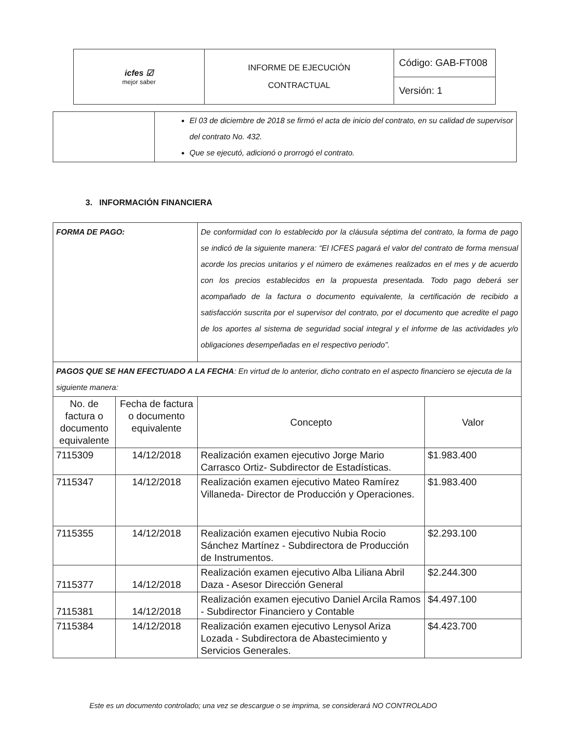| icfes ☑ mejor saber | INFORME DE EJECUCIÓN CONTRACTUAL | Código: GAB-FT008 |
| | | Versión: 1 |
| | El 03 de diciembre de 2018 se firmó el acta de inicio del contrato, en su calidad de supervisor del contrato No. 432. Que se ejecutó, adicionó o prorrogó el contrato. |
3. INFORMACIÓN FINANCIERA
| FORMA DE PAGO: | | De conformidad con lo establecido por la cláusula séptima del contrato, la forma de pago se indicó de la siguiente manera: “El ICFES pagará el valor del contrato de forma mensual acorde los precios unitarios y el número de exámenes realizados en el mes y de acuerdo con los precios establecidos en la propuesta presentada. Todo pago deberá ser acompañado de la factura o documento equivalente, la certificación de recibido a satisfacción suscrita por el supervisor del contrato, por el documento que acredite el pago de los aportes al sistema de seguridad social integral y el informe de las actividades y/o obligaciones desempeñadas en el respectivo periodo”. | |
| PAGOS QUE SE HAN EFECTUADO A LA FECHA : En virtud de lo anterior, dicho contrato en el aspecto financiero se ejecuta de la siguiente manera: | | | |
| No. de factura o documento equivalente | Fecha de factura o documento equivalente | Concepto | Valor |
| 7115309 | 14/12/2018 | Realización examen ejecutivo Jorge Mario Carrasco Ortiz- Subdirector de Estadísticas. | $1.983.400 |
| 7115347 | 14/12/2018 | Realización examen ejecutivo Mateo Ramírez Villaneda- Director de Producción y Operaciones. | $1.983.400 |
| 7115355 | 14/12/2018 | Realización examen ejecutivo Nubia Rocio Sánchez Martínez - Subdirectora de Producción de Instrumentos. | $2.293.100 |
| 7115377 | 14/12/2018 | Realización examen ejecutivo Alba Liliana Abril Daza - Asesor Dirección General | $2.244.300 |
| 7115381 | 14/12/2018 | Realización examen ejecutivo Daniel Arcila Ramos - Subdirector Financiero y Contable | $4.497.100 |
| 7115384 | 14/12/2018 | Realización examen ejecutivo Lenysol Ariza Lozada - Subdirectora de Abastecimiento y Servicios Generales. | $4.423.700 |
Este es un documento controlado; una vez se descargue o se imprima, se considerará NO CONTROLADO